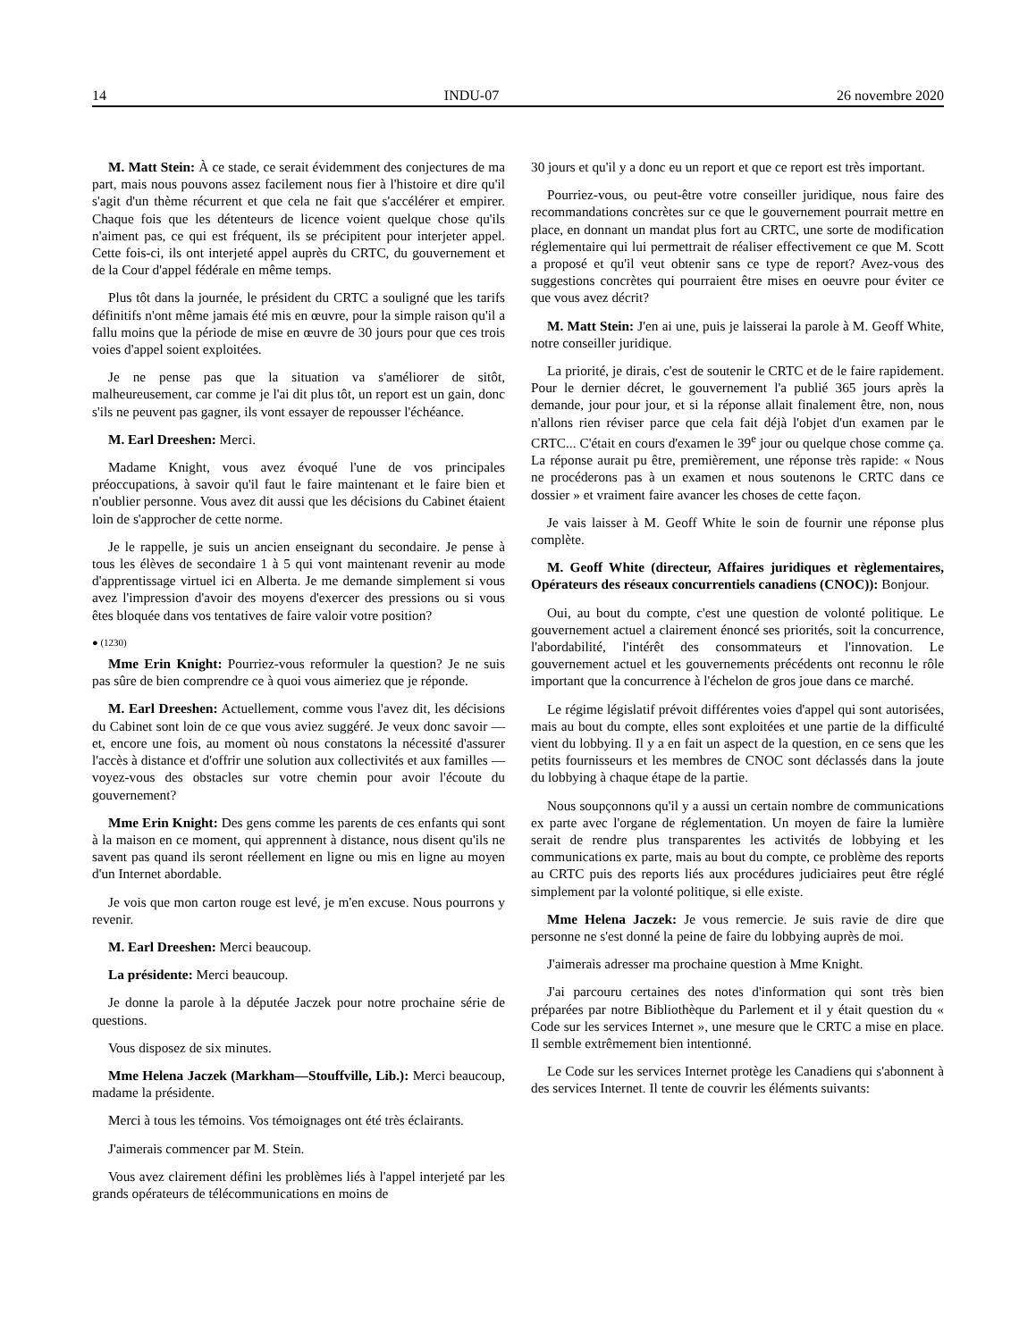14 INDU-07 26 novembre 2020
M. Matt Stein: À ce stade, ce serait évidemment des conjectures de ma part, mais nous pouvons assez facilement nous fier à l'histoire et dire qu'il s'agit d'un thème récurrent et que cela ne fait que s'accélérer et empirer. Chaque fois que les détenteurs de licence voient quelque chose qu'ils n'aiment pas, ce qui est fréquent, ils se précipitent pour interjeter appel. Cette fois-ci, ils ont interjeté appel auprès du CRTC, du gouvernement et de la Cour d'appel fédérale en même temps.
Plus tôt dans la journée, le président du CRTC a souligné que les tarifs définitifs n'ont même jamais été mis en œuvre, pour la simple raison qu'il a fallu moins que la période de mise en œuvre de 30 jours pour que ces trois voies d'appel soient exploitées.
Je ne pense pas que la situation va s'améliorer de sitôt, malheureusement, car comme je l'ai dit plus tôt, un report est un gain, donc s'ils ne peuvent pas gagner, ils vont essayer de repousser l'échéance.
M. Earl Dreeshen: Merci.
Madame Knight, vous avez évoqué l'une de vos principales préoccupations, à savoir qu'il faut le faire maintenant et le faire bien et n'oublier personne. Vous avez dit aussi que les décisions du Cabinet étaient loin de s'approcher de cette norme.
Je le rappelle, je suis un ancien enseignant du secondaire. Je pense à tous les élèves de secondaire 1 à 5 qui vont maintenant revenir au mode d'apprentissage virtuel ici en Alberta. Je me demande simplement si vous avez l'impression d'avoir des moyens d'exercer des pressions ou si vous êtes bloquée dans vos tentatives de faire valoir votre position?
● (1230)
Mme Erin Knight: Pourriez-vous reformuler la question? Je ne suis pas sûre de bien comprendre ce à quoi vous aimeriez que je réponde.
M. Earl Dreeshen: Actuellement, comme vous l'avez dit, les décisions du Cabinet sont loin de ce que vous aviez suggéré. Je veux donc savoir — et, encore une fois, au moment où nous constatons la nécessité d'assurer l'accès à distance et d'offrir une solution aux collectivités et aux familles — voyez-vous des obstacles sur votre chemin pour avoir l'écoute du gouvernement?
Mme Erin Knight: Des gens comme les parents de ces enfants qui sont à la maison en ce moment, qui apprennent à distance, nous disent qu'ils ne savent pas quand ils seront réellement en ligne ou mis en ligne au moyen d'un Internet abordable.
Je vois que mon carton rouge est levé, je m'en excuse. Nous pourrons y revenir.
M. Earl Dreeshen: Merci beaucoup.
La présidente: Merci beaucoup.
Je donne la parole à la députée Jaczek pour notre prochaine série de questions.
Vous disposez de six minutes.
Mme Helena Jaczek (Markham—Stouffville, Lib.): Merci beaucoup, madame la présidente.
Merci à tous les témoins. Vos témoignages ont été très éclairants.
J'aimerais commencer par M. Stein.
Vous avez clairement défini les problèmes liés à l'appel interjeté par les grands opérateurs de télécommunications en moins de
30 jours et qu'il y a donc eu un report et que ce report est très important.
Pourriez-vous, ou peut-être votre conseiller juridique, nous faire des recommandations concrètes sur ce que le gouvernement pourrait mettre en place, en donnant un mandat plus fort au CRTC, une sorte de modification réglementaire qui lui permettrait de réaliser effectivement ce que M. Scott a proposé et qu'il veut obtenir sans ce type de report? Avez-vous des suggestions concrètes qui pourraient être mises en oeuvre pour éviter ce que vous avez décrit?
M. Matt Stein: J'en ai une, puis je laisserai la parole à M. Geoff White, notre conseiller juridique.
La priorité, je dirais, c'est de soutenir le CRTC et de le faire rapidement. Pour le dernier décret, le gouvernement l'a publié 365 jours après la demande, jour pour jour, et si la réponse allait finalement être, non, nous n'allons rien réviser parce que cela fait déjà l'objet d'un examen par le CRTC... C'était en cours d'examen le 39<sup>e</sup> jour ou quelque chose comme ça. La réponse aurait pu être, premièrement, une réponse très rapide: « Nous ne procéderons pas à un examen et nous soutenons le CRTC dans ce dossier » et vraiment faire avancer les choses de cette façon.
Je vais laisser à M. Geoff White le soin de fournir une réponse plus complète.
M. Geoff White (directeur, Affaires juridiques et règlementaires, Opérateurs des réseaux concurrentiels canadiens (CNOC)): Bonjour.
Oui, au bout du compte, c'est une question de volonté politique. Le gouvernement actuel a clairement énoncé ses priorités, soit la concurrence, l'abordabilité, l'intérêt des consommateurs et l'innovation. Le gouvernement actuel et les gouvernements précédents ont reconnu le rôle important que la concurrence à l'échelon de gros joue dans ce marché.
Le régime législatif prévoit différentes voies d'appel qui sont autorisées, mais au bout du compte, elles sont exploitées et une partie de la difficulté vient du lobbying. Il y a en fait un aspect de la question, en ce sens que les petits fournisseurs et les membres de CNOC sont déclassés dans la joute du lobbying à chaque étape de la partie.
Nous soupçonnons qu'il y a aussi un certain nombre de communications ex parte avec l'organe de réglementation. Un moyen de faire la lumière serait de rendre plus transparentes les activités de lobbying et les communications ex parte, mais au bout du compte, ce problème des reports au CRTC puis des reports liés aux procédures judiciaires peut être réglé simplement par la volonté politique, si elle existe.
Mme Helena Jaczek: Je vous remercie. Je suis ravie de dire que personne ne s'est donné la peine de faire du lobbying auprès de moi.
J'aimerais adresser ma prochaine question à Mme Knight.
J'ai parcouru certaines des notes d'information qui sont très bien préparées par notre Bibliothèque du Parlement et il y était question du « Code sur les services Internet », une mesure que le CRTC a mise en place. Il semble extrêmement bien intentionné.
Le Code sur les services Internet protège les Canadiens qui s'abonnent à des services Internet. Il tente de couvrir les éléments suivants: